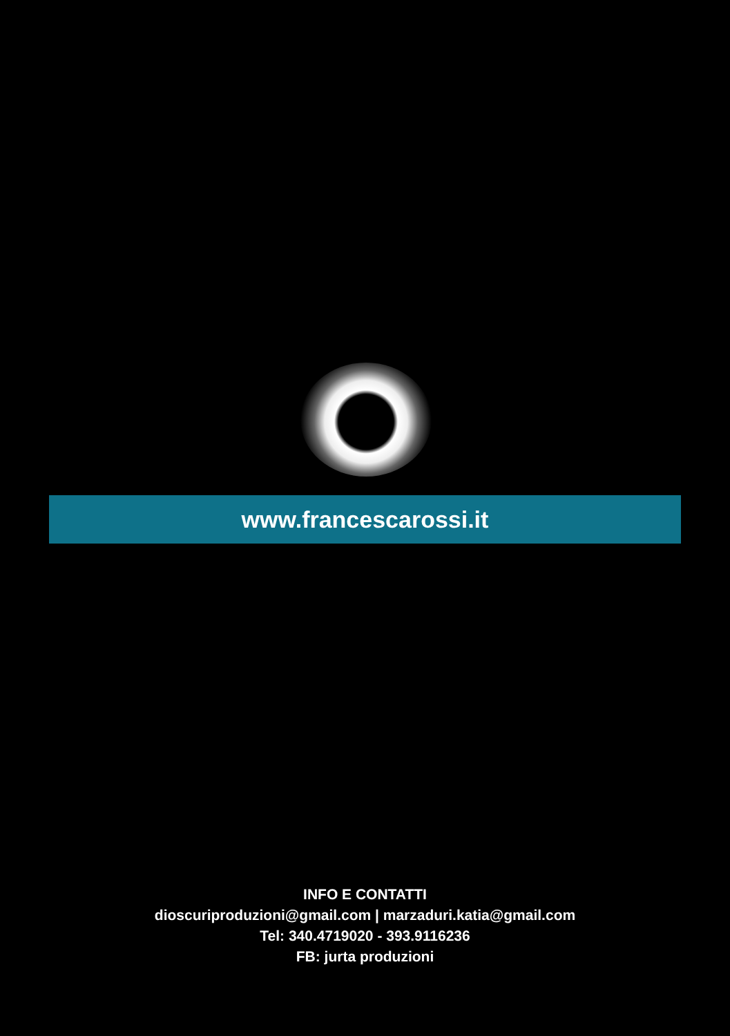www.francescarossi.it
INFO E CONTATTI
dioscuriproduzioni@gmail.com | marzaduri.katia@gmail.com
Tel: 340.4719020 - 393.9116236
FB: jurta produzioni